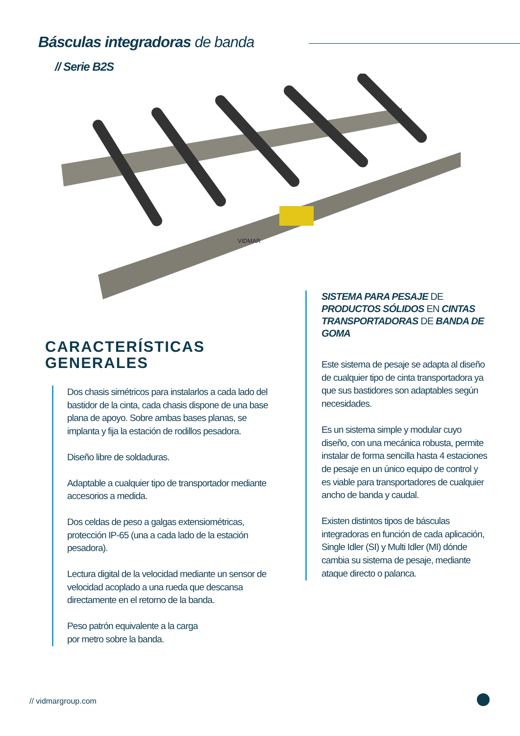Básculas integradoras de banda
// Serie B2S
VIDMAR
CARACTERÍSTICAS
GENERALES
Dos chasis simétricos para instalarlos a cada lado del bastidor de la cinta, cada chasis dispone de una base plana de apoyo. Sobre ambas bases planas, se implanta y fija la estación de rodillos pesadora.
Diseño libre de soldaduras.
Adaptable a cualquier tipo de transportador mediante accesorios a medida.
Dos celdas de peso a galgas extensiométricas, protección IP-65 (una a cada lado de la estación pesadora).
Lectura digital de la velocidad mediante un sensor de velocidad acoplado a una rueda que descansa directamente en el retorno de la banda.
Peso patrón equivalente a la carga
por metro sobre la banda.
SISTEMA PARA PESAJE DE PRODUCTOS SÓLIDOS EN CINTAS TRANSPORTADORAS DE BANDA DE GOMA
Este sistema de pesaje se adapta al diseño de cualquier tipo de cinta transportadora ya que sus bastidores son adaptables según necesidades.
Es un sistema simple y modular cuyo diseño, con una mecánica robusta, permite instalar de forma sencilla hasta 4 estaciones de pesaje en un único equipo de control y es viable para transportadores de cualquier ancho de banda y caudal.
Existen distintos tipos de básculas integradoras en función de cada aplicación, Single Idler (SI) y Multi Idler (MI) dónde cambia su sistema de pesaje, mediante ataque directo o palanca.
// vidmargroup.com